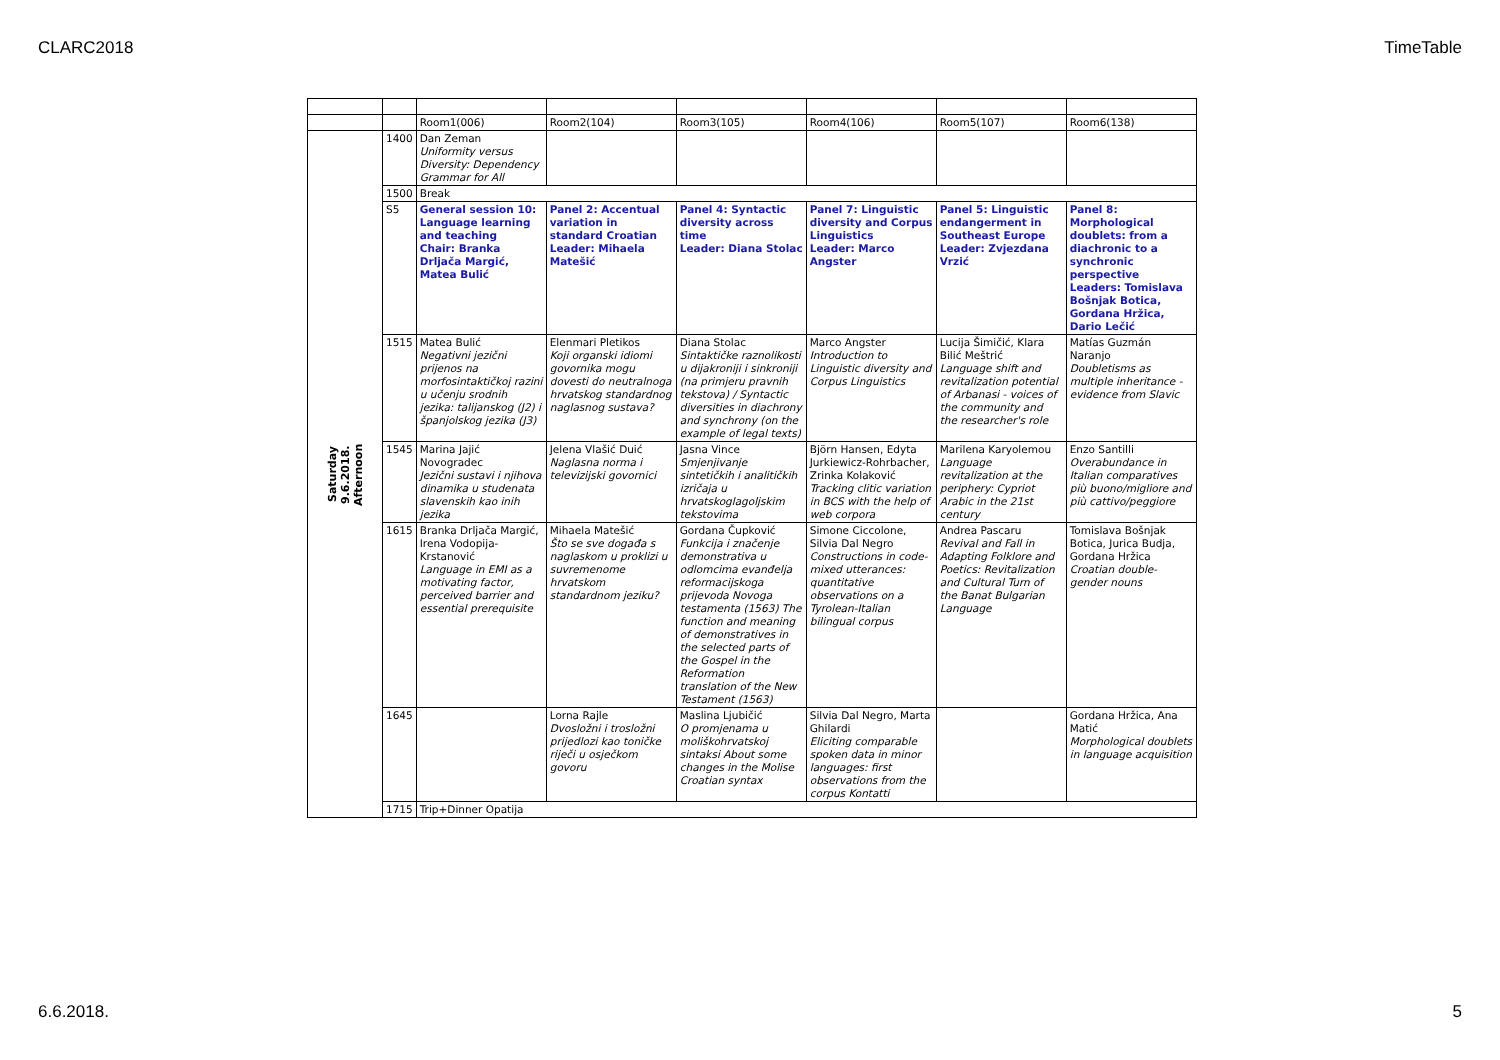CLARC2018 TimeTable
| | | Room1(006) | Room2(104) | Room3(105) | Room4(106) | Room5(107) | Room6(138) |
| Saturday 9.6.2018. Afternoon | 1400 | Dan Zeman Uniformity versus Diversity: Dependency Grammar for All | | | | | |
| | 1500 | Break | | | | | |
| | S5 | General session 10: Language learning and teaching Chair: Branka Drljača Margić, Matea Bulić | Panel 2: Accentual variation in standard Croatian Leader: Mihaela Matešić | Panel 4: Syntactic diversity across time Leader: Diana Stolac | Panel 7: Linguistic diversity and Corpus Linguistics Leader: Marco Angster | Panel 5: Linguistic endangerment in Southeast Europe Leader: Zvjezdana Vrzić | Panel 8: Morphological doublets: from a diachronic to a synchronic perspective Leaders: Tomislava Bošnjak Botica, Gordana Hržica, Dario Lečić |
| | 1515 | Matea Bulić Negativni jezični prijenos na morfosintaktičkoj razini u učenju srodnih jezika: talijanskog (J2) i španjolskog jezika (J3) | Elenmari Pletikos Koji organski idiomi govornika mogu dovesti do neutralnoga hrvatskog standardnog naglasnog sustava? | Diana Stolac Sintaktičke raznolikosti u dijakroniji i sinkroniji (na primjeru pravnih tekstova) / Syntactic diversities in diachrony and synchrony (on the example of legal texts) | Marco Angster Introduction to Linguistic diversity and Corpus Linguistics | Lucija Šimičić, Klara Bilić Meštrić Language shift and revitalization potential of Arbanasi - voices of the community and the researcher's role | Matías Guzmán Naranjo Doubletisms as multiple inheritance - evidence from Slavic |
| | 1545 | Marina Jajić Novogradec Jezični sustavi i njihova dinamika u studenata slavenskih kao inih jezika | Jelena Vlašić Duić Naglasna norma i televizijski govornici | Jasna Vince Smjenjivanje sintetičkih i analitičkih izričaja u hrvatskoglagoljskim tekstovima | Björn Hansen, Edyta Jurkiewicz-Rohrbacher, Zrinka Kolaković Tracking clitic variation in BCS with the help of web corpora | Marilena Karyolemou Language revitalization at the periphery: Cypriot Arabic in the 21st century | Enzo Santilli Overabundance in Italian comparatives più buono/migliore and più cattivo/peggiore |
| | 1615 | Branka Drljača Margić, Irena Vodopija-Krstanović Language in EMI as a motivating factor, perceived barrier and essential prerequisite | Mihaela Matešić Što se sve događa s naglaskom u proklizi u suvremenome hrvatskom standardnom jeziku? | Gordana Čupković Funkcija i značenje demonstrativa u odlomcima evanđelja reformacijskoga prijevoda Novoga testamenta (1563) The function and meaning of demonstratives in the selected parts of the Gospel in the Reformation translation of the New Testament (1563) | Simone Ciccolone, Silvia Dal Negro Constructions in code-mixed utterances: quantitative observations on a Tyrolean-Italian bilingual corpus | Andrea Pascaru Revival and Fall in Adapting Folklore and Poetics: Revitalization and Cultural Turn of the Banat Bulgarian Language | Tomislava Bošnjak Botica, Jurica Budja, Gordana Hržica Croatian double-gender nouns |
| | 1645 | | Lorna Rajle Dvosložni i trosložni prijedlozi kao toničke riječi u osječkom govoru | Maslina Ljubičić O promjenama u moliškohrvatskoj sintaksi About some changes in the Molise Croatian syntax | Silvia Dal Negro, Marta Ghilardi Eliciting comparable spoken data in minor languages: first observations from the corpus Kontatti | | Gordana Hržica, Ana Matić Morphological doublets in language acquisition |
| | 1715 | Trip+Dinner Opatija | | | | | |
6.6.2018. 5